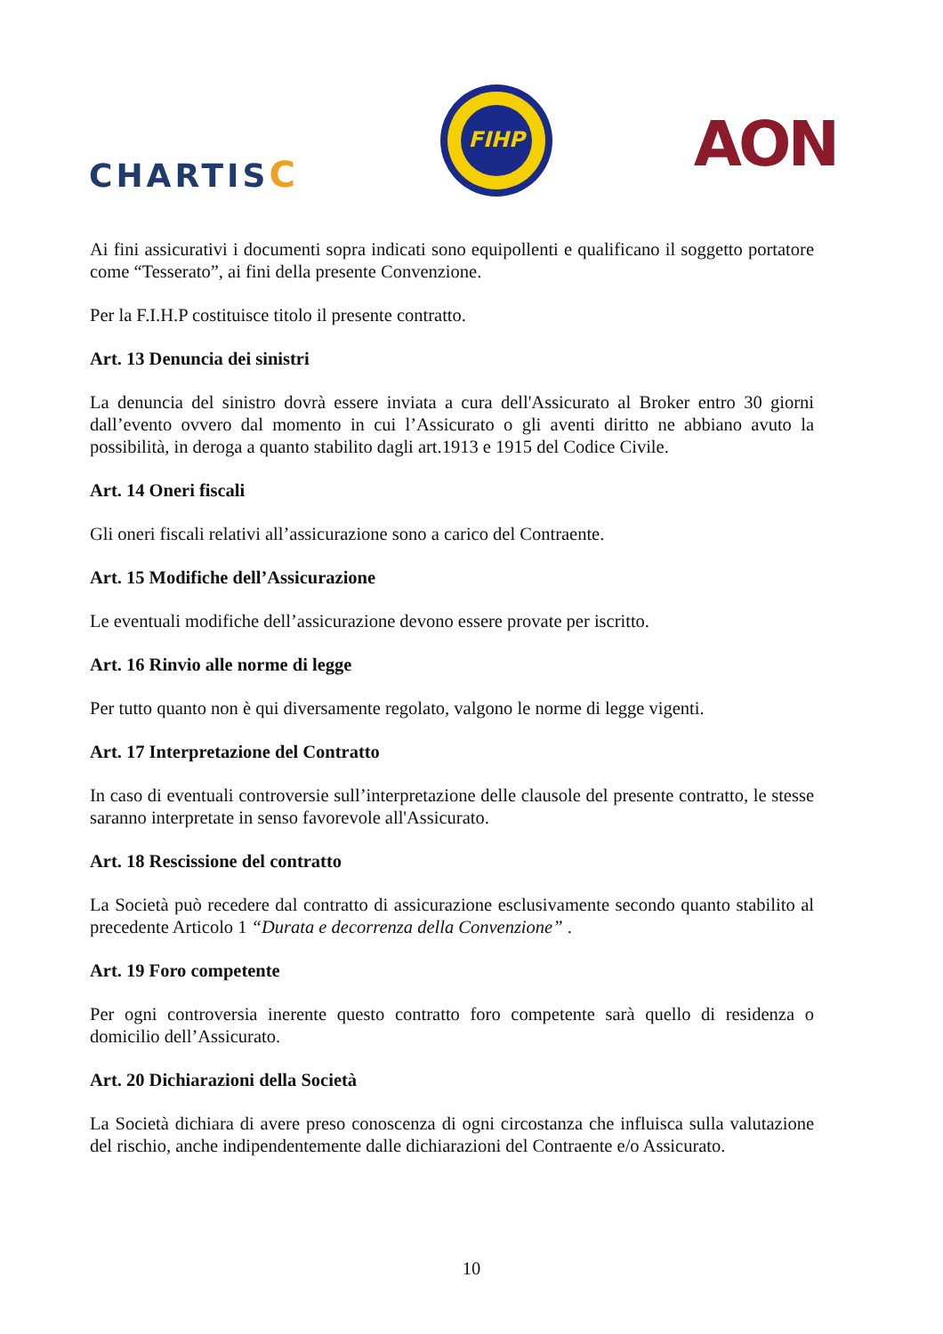CHARTISC
FIHP
AON
Ai fini assicurativi i documenti sopra indicati sono equipollenti e qualificano il soggetto portatore come “Tesserato”, ai fini della presente Convenzione.
Per la F.I.H.P costituisce titolo il presente contratto.
Art. 13 Denuncia dei sinistri
La denuncia del sinistro dovrà essere inviata a cura dell'Assicurato al Broker entro 30 giorni dall’evento ovvero dal momento in cui l’Assicurato o gli aventi diritto ne abbiano avuto la possibilità, in deroga a quanto stabilito dagli art.1913 e 1915 del Codice Civile.
Art. 14 Oneri fiscali
Gli oneri fiscali relativi all’assicurazione sono a carico del Contraente.
Art. 15 Modifiche dell’Assicurazione
Le eventuali modifiche dell’assicurazione devono essere provate per iscritto.
Art. 16 Rinvio alle norme di legge
Per tutto quanto non è qui diversamente regolato, valgono le norme di legge vigenti.
Art. 17 Interpretazione del Contratto
In caso di eventuali controversie sull’interpretazione delle clausole del presente contratto, le stesse saranno interpretate in senso favorevole all'Assicurato.
Art. 18 Rescissione del contratto
La Società può recedere dal contratto di assicurazione esclusivamente secondo quanto stabilito al precedente Articolo 1 “Durata e decorrenza della Convenzione” .
Art. 19 Foro competente
Per ogni controversia inerente questo contratto foro competente sarà quello di residenza o domicilio dell’Assicurato.
Art. 20 Dichiarazioni della Società
La Società dichiara di avere preso conoscenza di ogni circostanza che influisca sulla valutazione del rischio, anche indipendentemente dalle dichiarazioni del Contraente e/o Assicurato.
10